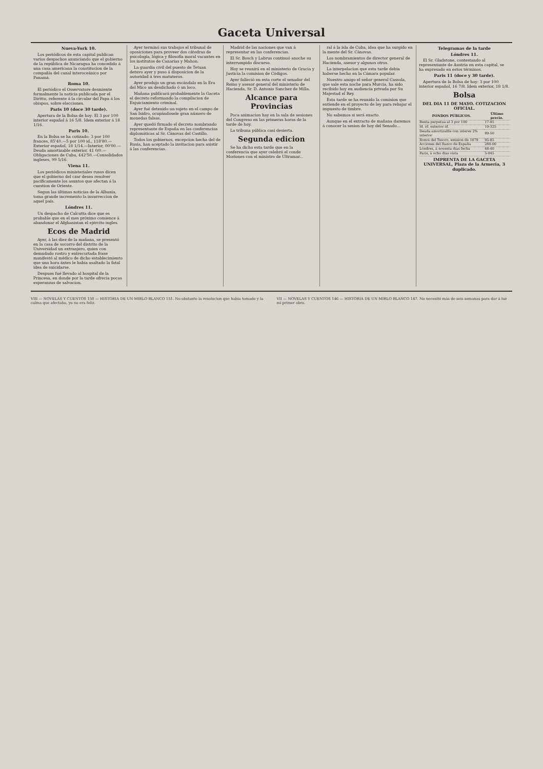Gaceta Universal
Nueva-York 10.
Los periódicos de esta capital publican varios despachos anunciando que el gobierno de la república de Nicaragua ha concedido á una casa americana la constitucion de la compañía del canal interoceánico por Panamá.
Roma 10.
El periódico el Osservatore desmiente formalmente la noticia publicada por el Diritto, referente á la circular del Papa á los obispos, sobre elecciones.
Paris 10 (doce 30 tarde).
Apertura de la Bolsa de hoy: El 3 por 100 interior español á 16 5/8. Idem exterior á 18 1/16.
Paris 10.
En la Bolsa se ha cotizado: 3 por 100 frances, 85'40.—5 por 100 id., 118'80.—Exterior español, 18 1/14.—Interior, 00'00.—Deuda amortizable exterior, 41 0/0.—Obligaciones de Cuba, 442'50.—Consolidados ingleses, 99 5/16.
Viena 11.
Los periódicos ministeriales rusos dicen que el gobierno del czar desea resolver pacíficamente los asuntos que afectan á la cuestion de Oriente.
Segun las últimas noticias de la Albania, toma grande incremento la insurreccion de aquel país.
Lóndres 11.
Un despacho de Calcutta dice que es probable que en el mes próximo comience á abandonar el Afghanistan el ejército ingles.
Ecos de Madrid
Ayer, á las diez de la mañana, se presentó en la casa de socorro del distrito de la Universidad un extranjero, quien con demudado rostro y entrecortada frase manifestó al médico de dicho establecimiento que una hora ántes le habia asaltado la fatal idea de suicidarse.
Despues fué llevado al hospital de la Princesa, en donde por la tarde ofrecia pocas esperanzas de salvacion.
Ayer terminó sus trabajos el tribunal de oposiciones para proveer dos cátedras de psicología, lógica y filosofía moral vacantes en los institutos de Canarias y Mahon.
La guardia civil del puesto de Tetuan detuvo ayer y puso á disposicion de la autoridad á tres matuteros.
Ayer produjo un gran escándalo en la Era del Mico un desdichado ó un loco.
Mañana publicará probablemente la Gaceta el decreto reformando la compilacion de Enjuiciamiento criminal.
Ayer fué detenido un sujeto en el campo de San Isidro, ocupándosele gran número de monedas falsas.
Ayer quedó firmado el decreto nombrando representante de España en las conferencias diplomáticas al Sr. Cánovas del Castillo.
Todos los gobiernos, excepcion hecha del de Rusia, han aceptado la invitacion para asistir á las conferencias.
Madrid de las naciones que van á representar en las conferencias.
El Sr. Bosch y Labrus continuó anoche su interrumpido discurso.
Hoy se reunirá en el ministerio de Gracia y Justicia la comision de Códigos.
Ayer falleció en esta corte el senador del Reino y asesor general del ministerio de Hacienda, Sr. D. Antonio Sanchez de Milla.
Alcance para Provincias
Poca animacion hay en la sala de sesiones del Congreso en las primeras horas de la tarde de hoy.
La tribuna pública casi desierta.
Segunda edicion
Se ha dicho esta tarde que en la conferencia que ayer celebró el conde Moriones con el ministro de Ultramar...
ral á la isla de Cuba, idea que ha surgido en la mente del Sr. Cánovas.
Los nombramientos de director general de Hacienda, asesor y algunos otros.
La interpelacion que esta tarde debia haberse hecho en la Cámara popular.
Nuestro amigo el señor general Cassola, que sale esta noche para Murcia, ha sido recibido hoy en audiencia privada por Su Majestad el Rey.
Esta tarde se ha reunido la comision que entiende en el proyecto de ley para rebajar el impuesto de timbre.
No sabemos si será exacto.
Aunque en el extracto de mañana daremos á conocer la sesion de hoy del Senado...
Telegramas de la tarde
Lóndres 11.
El Sr. Gladstone, contestando al representante de Austria en esta capital, se ha expresado en estos términos.
Paris 11 (doce y 30 tarde).
Apertura de la Bolsa de hoy: 3 por 100 interior español, 16 7/8. Idem exterior, 18 1/8.
Bolsa
DEL DIA 11 DE MAYO. COTIZACION OFICIAL.
| FONDOS PÚBLICOS. | Último precio. |
| --- | --- |
| Renta perpetua al 3 por 100 | 17-95 |
| Id. id. exterior id. | 19-325 |
| Deuda amortizable con interes 2% interior | 89-50 |
| Bonos del Tesoro, emision de 1879 | 95-85 |
| Acciones del Banco de España | 280-00 |
| Lóndres, á noventa dias fecha | 48-40 |
| Paris, á ocho dias vista | 5-045 |
IMPRENTA DE LA GACETA UNIVERSAL, Plaza de la Armería, 3 duplicado.
VIII — NOVELAS Y CUENTOS 150 — HISTORIA DE UN MIRLO BLANCO 151. No obstante la resolucion que habia tomado y la calma que afectaba, yo no era feliz.
VII — NOVELAS Y CUENTOS 146 — HISTORIA DE UN MIRLO BLANCO 147. No necesité más de seis semanas para dar á luz mi primer obra.